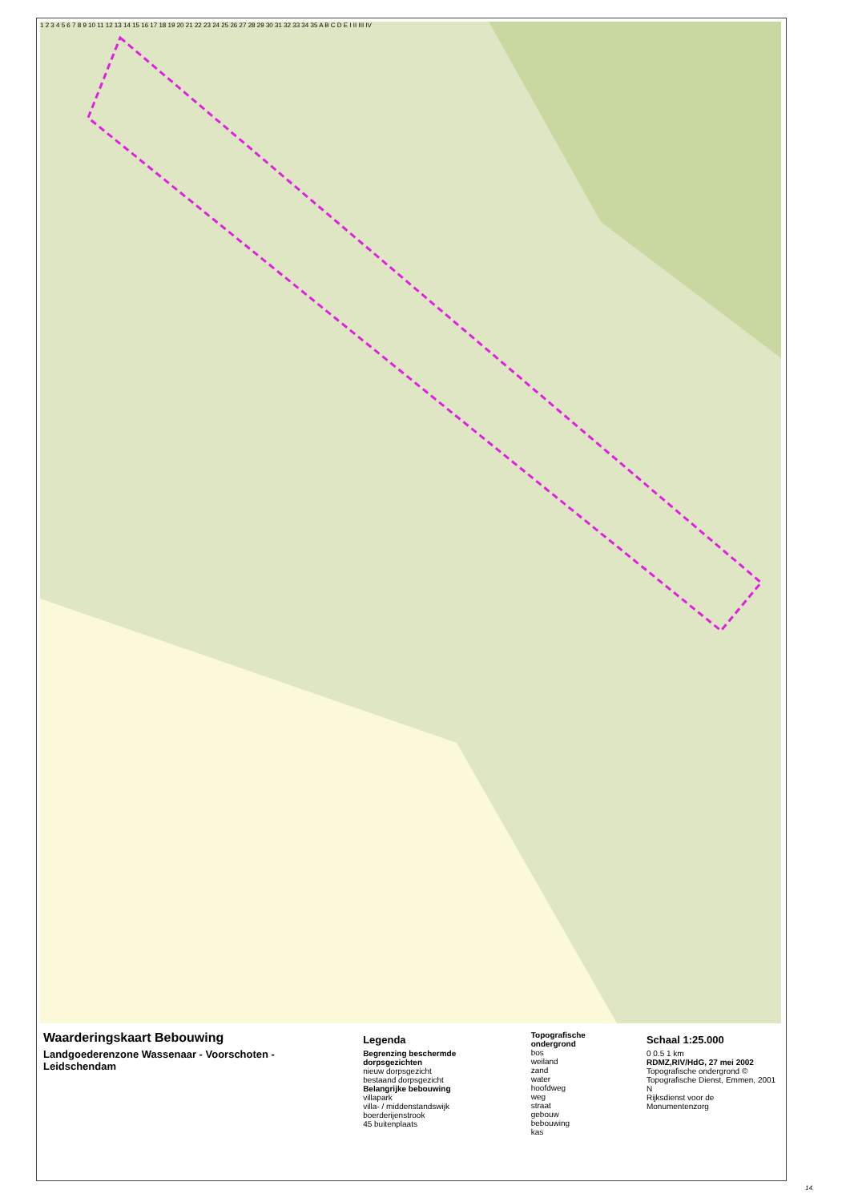1 2 3 4 5 6 7 8 9 10 11 12 13 14 15 16 17 18 19 20 21 22 23 24 25 26 27 28 29 30 31 32 33 34 35 A B C D E I II III IV
Waarderingskaart Bebouwing
Landgoederenzone Wassenaar - Voorschoten - Leidschendam
Legenda
Begrenzing beschermde dorpsgezichten
nieuw dorpsgezicht
bestaand dorpsgezicht
Belangrijke bebouwing
villapark
villa- / middenstandswijk
boerderijenstrook
45 buitenplaats
Topografische ondergrond
bos
weiland
zand
water
hoofdweg
weg
straat
gebouw
bebouwing
kas
Schaal 1:25.000
0 0.5 1 km
RDMZ,RIV/HdG, 27 mei 2002
Topografische ondergrond ©
Topografische Dienst, Emmen, 2001
N
Rijksdienst voor de Monumentenzorg
14.